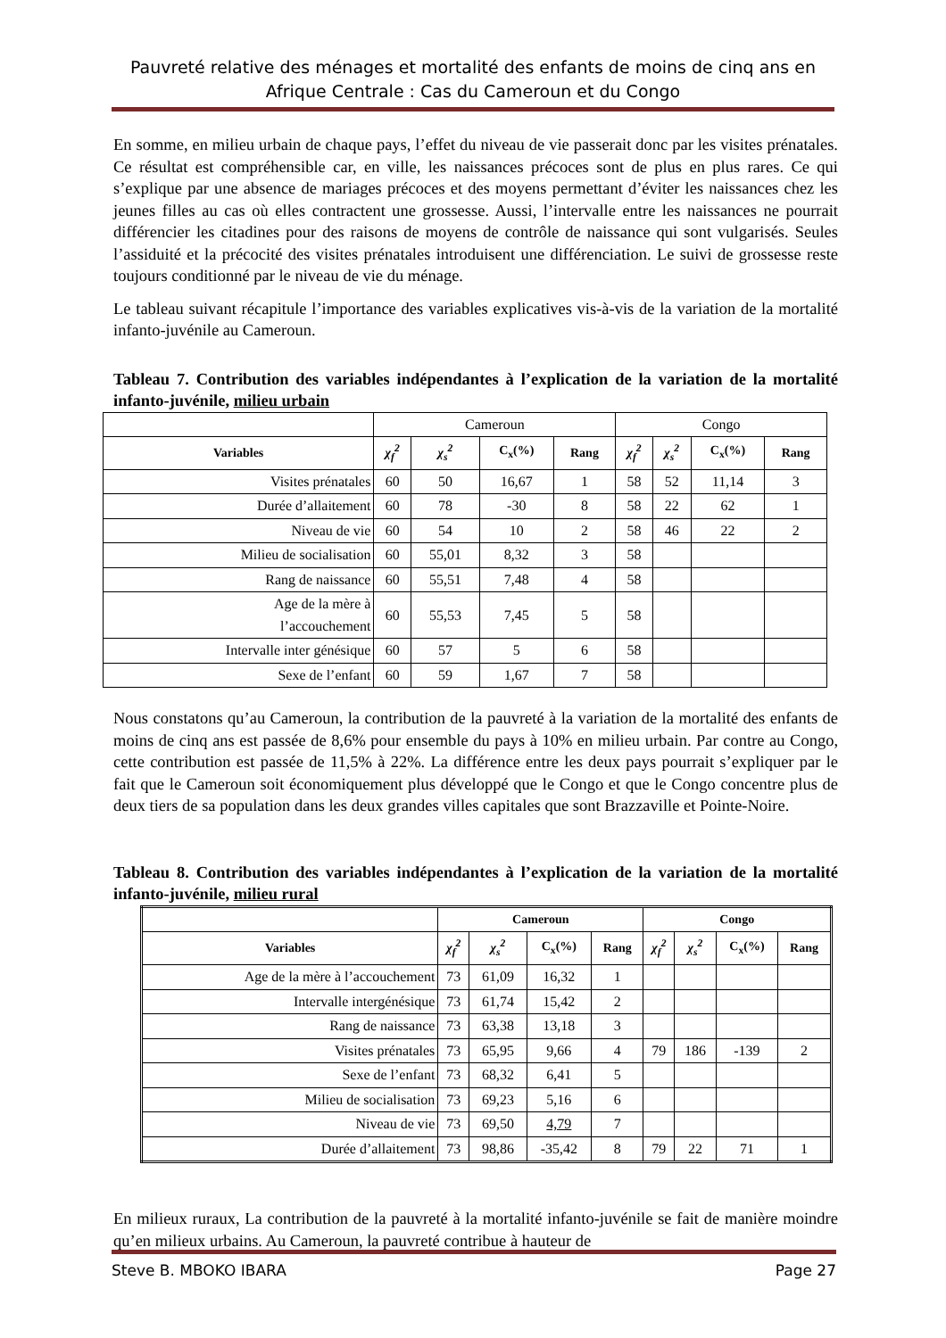Pauvreté relative des ménages et mortalité des enfants de moins de cinq ans en Afrique Centrale : Cas du Cameroun et du Congo
En somme, en milieu urbain de chaque pays, l’effet du niveau de vie passerait donc par les visites prénatales. Ce résultat est compréhensible car, en ville, les naissances précoces sont de plus en plus rares. Ce qui s’explique par une absence de mariages précoces et des moyens permettant d’éviter les naissances chez les jeunes filles au cas où elles contractent une grossesse. Aussi, l’intervalle entre les naissances ne pourrait différencier les citadines pour des raisons de moyens de contrôle de naissance qui sont vulgarisés. Seules l’assiduité et la précocité des visites prénatales introduisent une différenciation. Le suivi de grossesse reste toujours conditionné par le niveau de vie du ménage.
Le tableau suivant récapitule l’importance des variables explicatives vis-à-vis de la variation de la mortalité infanto-juvénile au Cameroun.
Tableau 7. Contribution des variables indépendantes à l’explication de la variation de la mortalité infanto-juvénile, milieu urbain
| | Cameroun | | | | Congo | | | |
| Variables | χ<sub>f</sub><sup>2</sup> | χ<sub>s</sub><sup>2</sup> | C<sub>x</sub>(%) | Rang | χ<sub>f</sub><sup>2</sup> | χ<sub>s</sub><sup>2</sup> | C<sub>x</sub>(%) | Rang |
| Visites prénatales | 60 | 50 | 16,67 | 1 | 58 | 52 | 11,14 | 3 |
| Durée d’allaitement | 60 | 78 | -30 | 8 | 58 | 22 | 62 | 1 |
| Niveau de vie | 60 | 54 | 10 | 2 | 58 | 46 | 22 | 2 |
| Milieu de socialisation | 60 | 55,01 | 8,32 | 3 | 58 | | | |
| Rang de naissance | 60 | 55,51 | 7,48 | 4 | 58 | | | |
| Age de la mère à l’accouchement | 60 | 55,53 | 7,45 | 5 | 58 | | | |
| Intervalle inter génésique | 60 | 57 | 5 | 6 | 58 | | | |
| Sexe de l’enfant | 60 | 59 | 1,67 | 7 | 58 | | | |
Nous constatons qu’au Cameroun, la contribution de la pauvreté à la variation de la mortalité des enfants de moins de cinq ans est passée de 8,6% pour ensemble du pays à 10% en milieu urbain. Par contre au Congo, cette contribution est passée de 11,5% à 22%. La différence entre les deux pays pourrait s’expliquer par le fait que le Cameroun soit économiquement plus développé que le Congo et que le Congo concentre plus de deux tiers de sa population dans les deux grandes villes capitales que sont Brazzaville et Pointe-Noire.
Tableau 8. Contribution des variables indépendantes à l’explication de la variation de la mortalité infanto-juvénile, milieu rural
| | Cameroun | | | | Congo | | | |
| --- | --- | --- | --- | --- | --- | --- | --- | --- |
| Variables | χ<sub>f</sub><sup>2</sup> | χ<sub>s</sub><sup>2</sup> | C<sub>x</sub>(%) | Rang | χ<sub>f</sub><sup>2</sup> | χ<sub>s</sub><sup>2</sup> | C<sub>x</sub>(%) | Rang |
| Age de la mère à l’accouchement | 73 | 61,09 | 16,32 | 1 | | | | |
| Intervalle intergénésique | 73 | 61,74 | 15,42 | 2 | | | | |
| Rang de naissance | 73 | 63,38 | 13,18 | 3 | | | | |
| Visites prénatales | 73 | 65,95 | 9,66 | 4 | 79 | 186 | -139 | 2 |
| Sexe de l’enfant | 73 | 68,32 | 6,41 | 5 | | | | |
| Milieu de socialisation | 73 | 69,23 | 5,16 | 6 | | | | |
| Niveau de vie | 73 | 69,50 | 4,79 | 7 | | | | |
| Durée d’allaitement | 73 | 98,86 | -35,42 | 8 | 79 | 22 | 71 | 1 |
En milieux ruraux, La contribution de la pauvreté à la mortalité infanto-juvénile se fait de manière moindre qu’en milieux urbains. Au Cameroun, la pauvreté contribue à hauteur de
Steve B. MBOKO IBARA Page 27